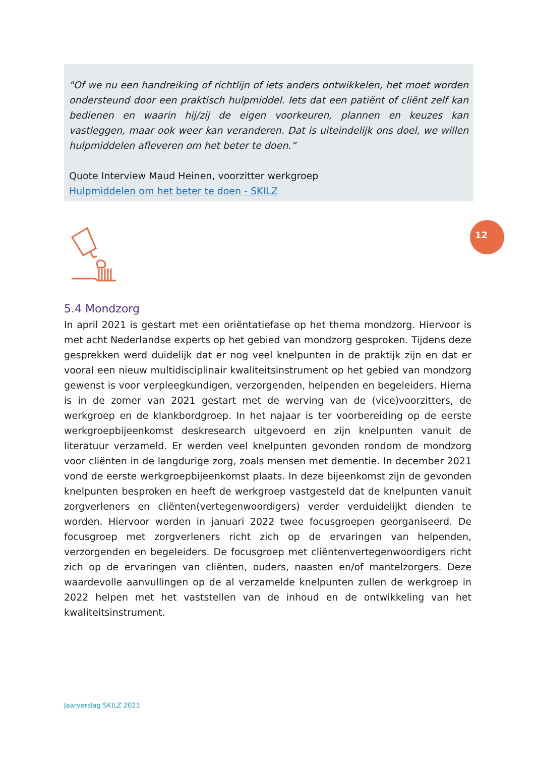"Of we nu een handreiking of richtlijn of iets anders ontwikkelen, het moet worden ondersteund door een praktisch hulpmiddel. Iets dat een patiënt of cliënt zelf kan bedienen en waarin hij/zij de eigen voorkeuren, plannen en keuzes kan vastleggen, maar ook weer kan veranderen. Dat is uiteindelijk ons doel, we willen hulpmiddelen afleveren om het beter te doen.”
Quote Interview Maud Heinen, voorzitter werkgroep
Hulpmiddelen om het beter te doen - SKILZ
12
5.4 Mondzorg
In april 2021 is gestart met een oriëntatiefase op het thema mondzorg. Hiervoor is met acht Nederlandse experts op het gebied van mondzorg gesproken. Tijdens deze gesprekken werd duidelijk dat er nog veel knelpunten in de praktijk zijn en dat er vooral een nieuw multidisciplinair kwaliteitsinstrument op het gebied van mondzorg gewenst is voor verpleegkundigen, verzorgenden, helpenden en begeleiders. Hierna is in de zomer van 2021 gestart met de werving van de (vice)voorzitters, de werkgroep en de klankbordgroep. In het najaar is ter voorbereiding op de eerste werkgroepbijeenkomst deskresearch uitgevoerd en zijn knelpunten vanuit de literatuur verzameld. Er werden veel knelpunten gevonden rondom de mondzorg voor cliënten in de langdurige zorg, zoals mensen met dementie. In december 2021 vond de eerste werkgroepbijeenkomst plaats. In deze bijeenkomst zijn de gevonden knelpunten besproken en heeft de werkgroep vastgesteld dat de knelpunten vanuit zorgverleners en cliënten(vertegenwoordigers) verder verduidelijkt dienden te worden. Hiervoor worden in januari 2022 twee focusgroepen georganiseerd. De focusgroep met zorgverleners richt zich op de ervaringen van helpenden, verzorgenden en begeleiders. De focusgroep met cliëntenvertegenwoordigers richt zich op de ervaringen van cliënten, ouders, naasten en/of mantelzorgers. Deze waardevolle aanvullingen op de al verzamelde knelpunten zullen de werkgroep in 2022 helpen met het vaststellen van de inhoud en de ontwikkeling van het kwaliteitsinstrument.
Jaarverslag SKILZ 2021